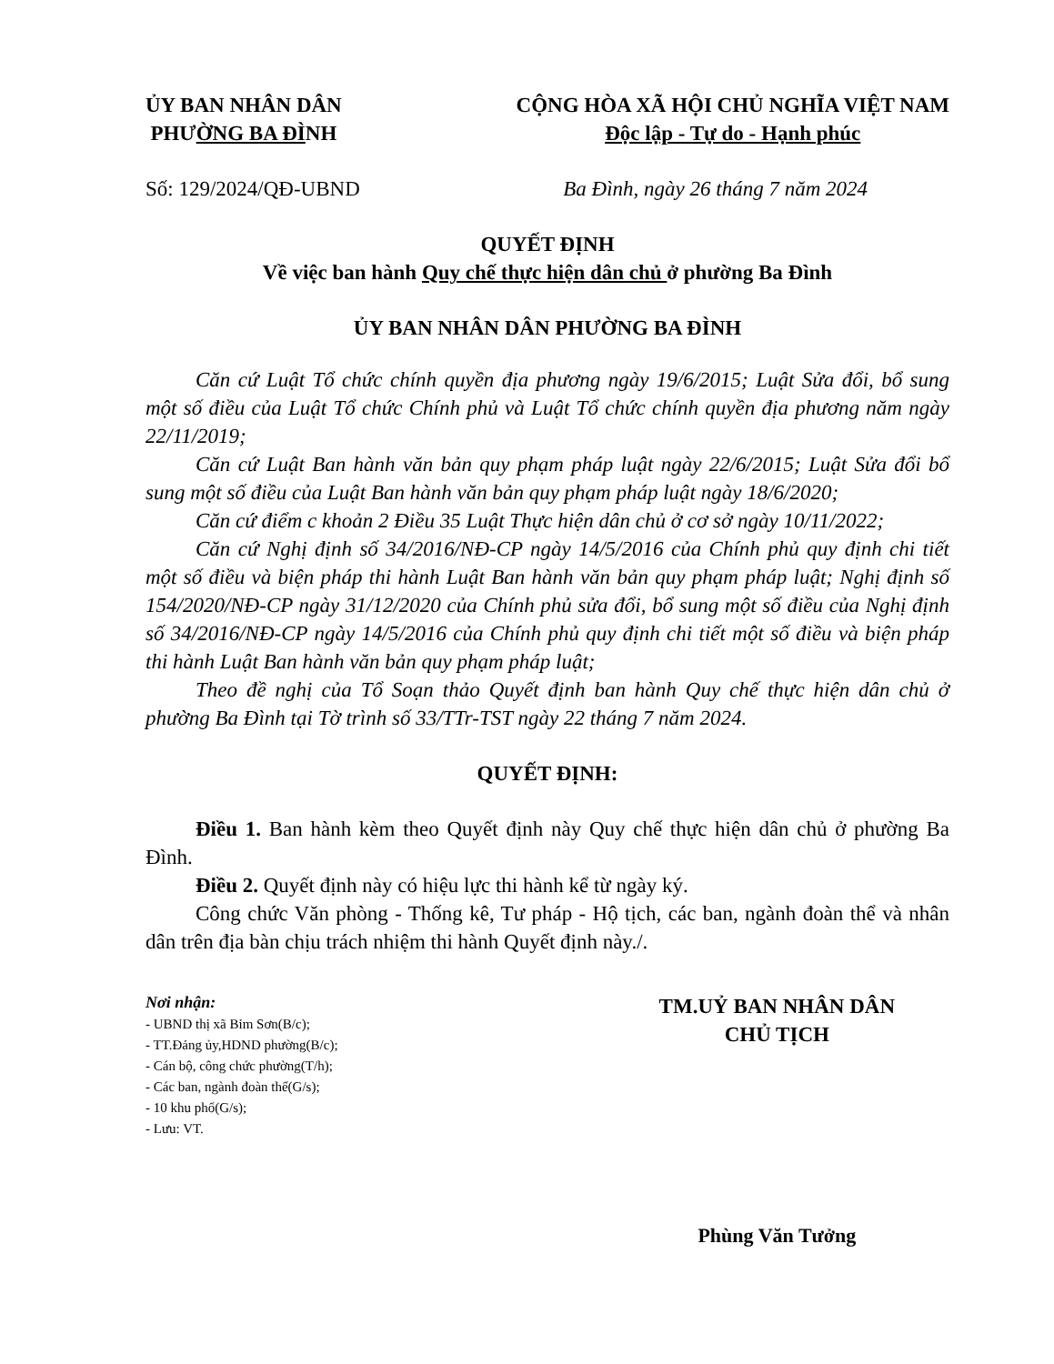ỦY BAN NHÂN DÂN
PHƯỜNG BA ĐÌNH
CỘNG HÒA XÃ HỘI CHỦ NGHĨA VIỆT NAM
Độc lập - Tự do - Hạnh phúc
Số: 129/2024/QĐ-UBND Ba Đình, ngày 26 tháng 7 năm 2024
QUYẾT ĐỊNH
Về việc ban hành Quy chế thực hiện dân chủ ở phường Ba Đình
ỦY BAN NHÂN DÂN PHƯỜNG BA ĐÌNH
Căn cứ Luật Tổ chức chính quyền địa phương ngày 19/6/2015; Luật Sửa đổi, bổ sung một số điều của Luật Tổ chức Chính phủ và Luật Tổ chức chính quyền địa phương năm ngày 22/11/2019;
Căn cứ Luật Ban hành văn bản quy phạm pháp luật ngày 22/6/2015; Luật Sửa đổi bổ sung một số điều của Luật Ban hành văn bản quy phạm pháp luật ngày 18/6/2020;
Căn cứ điểm c khoản 2 Điều 35 Luật Thực hiện dân chủ ở cơ sở ngày 10/11/2022;
Căn cứ Nghị định số 34/2016/NĐ-CP ngày 14/5/2016 của Chính phủ quy định chi tiết một số điều và biện pháp thi hành Luật Ban hành văn bản quy phạm pháp luật; Nghị định số 154/2020/NĐ-CP ngày 31/12/2020 của Chính phủ sửa đổi, bổ sung một số điều của Nghị định số 34/2016/NĐ-CP ngày 14/5/2016 của Chính phủ quy định chi tiết một số điều và biện pháp thi hành Luật Ban hành văn bản quy phạm pháp luật;
Theo đề nghị của Tổ Soạn thảo Quyết định ban hành Quy chế thực hiện dân chủ ở phường Ba Đình tại Tờ trình số 33/TTr-TST ngày 22 tháng 7 năm 2024.
QUYẾT ĐỊNH:
Điều 1. Ban hành kèm theo Quyết định này Quy chế thực hiện dân chủ ở phường Ba Đình.
Điều 2. Quyết định này có hiệu lực thi hành kể từ ngày ký.
Công chức Văn phòng - Thống kê, Tư pháp - Hộ tịch, các ban, ngành đoàn thể và nhân dân trên địa bàn chịu trách nhiệm thi hành Quyết định này./.
Nơi nhận:
- UBND thị xã Bỉm Sơn(B/c);
- TT.Đảng ủy,HDND phường(B/c);
- Cán bộ, công chức phường(T/h);
- Các ban, ngành đoàn thể(G/s);
- 10 khu phố(G/s);
- Lưu: VT.
TM.UỶ BAN NHÂN DÂN
CHỦ TỊCH
Phùng Văn Tưởng